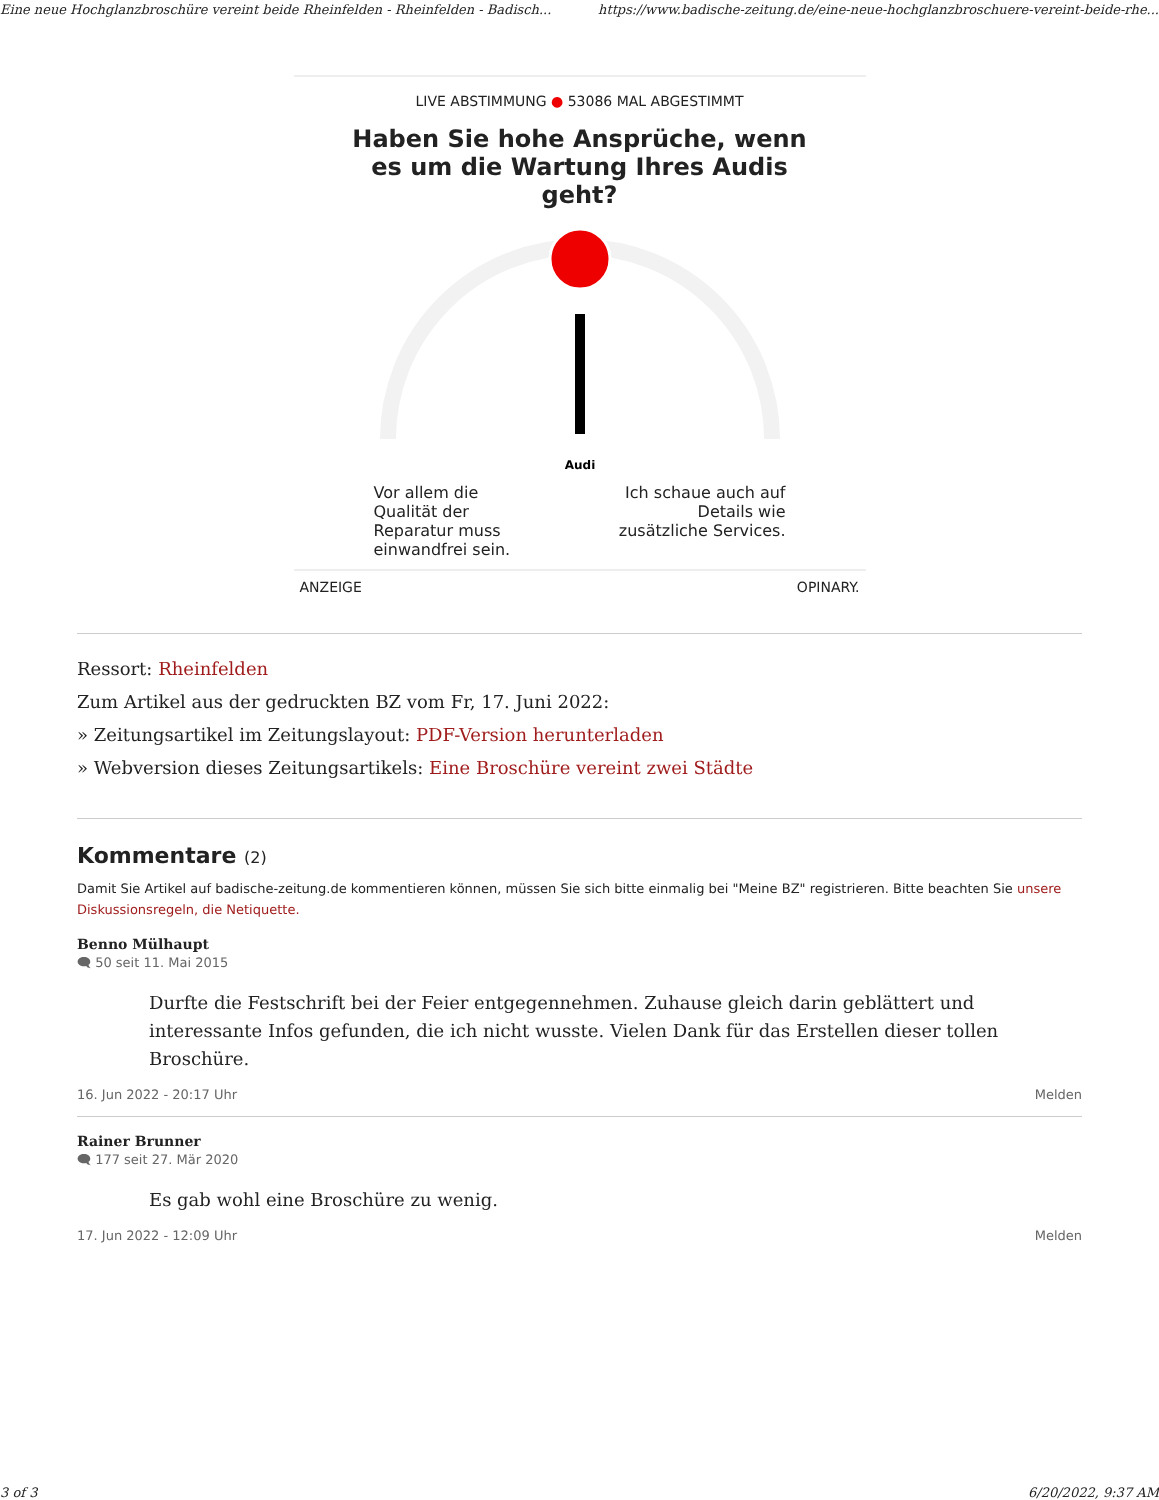Eine neue Hochglanzbroschüre vereint beide Rheinfelden - Rheinfelden - Badisch... https://www.badische-zeitung.de/eine-neue-hochglanzbroschuere-vereint-beide-rhe...
LIVE ABSTIMMUNG ● 53086 MAL ABGESTIMMT
Haben Sie hohe Ansprüche, wenn es um die Wartung Ihres Audis geht?
Audi
Vor allem die
Qualität der
Reparatur muss
einwandfrei sein.
Ich schaue auch auf
Details wie
zusätzliche Services.
ANZEIGE OPINARY.
Ressort: Rheinfelden
Zum Artikel aus der gedruckten BZ vom Fr, 17. Juni 2022:
» Zeitungsartikel im Zeitungslayout: PDF-Version herunterladen
» Webversion dieses Zeitungsartikels: Eine Broschüre vereint zwei Städte
Kommentare (2)
Damit Sie Artikel auf badische-zeitung.de kommentieren können, müssen Sie sich bitte einmalig bei "Meine BZ" registrieren. Bitte beachten Sie unsere Diskussionsregeln, die Netiquette.
Benno Mülhaupt
🗨 50 seit 11. Mai 2015
Durfte die Festschrift bei der Feier entgegennehmen. Zuhause gleich darin geblättert und interessante Infos gefunden, die ich nicht wusste. Vielen Dank für das Erstellen dieser tollen Broschüre.
16. Jun 2022 - 20:17 Uhr Melden
Rainer Brunner
🗨 177 seit 27. Mär 2020
Es gab wohl eine Broschüre zu wenig.
17. Jun 2022 - 12:09 Uhr Melden
3 of 3 6/20/2022, 9:37 AM